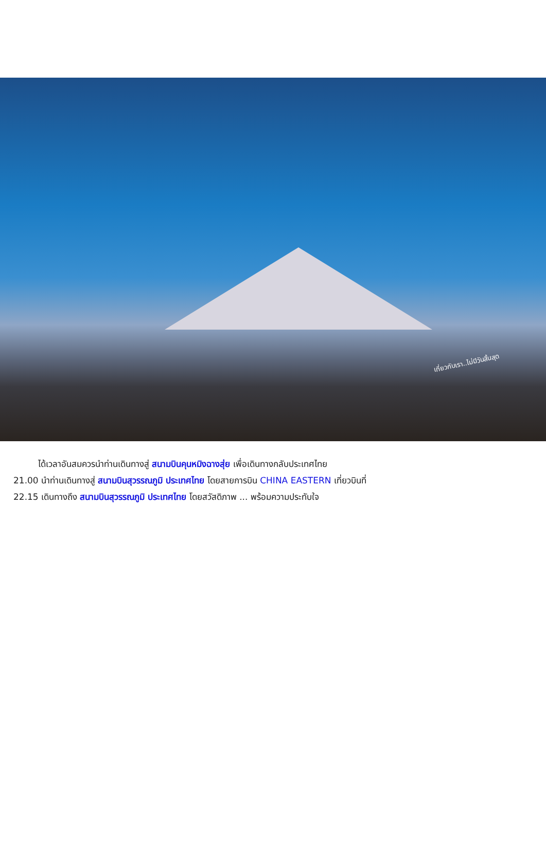เที่ยวกับเรา..ไม่มีวันสิ้นสุด
ได้เวลาอันสมควรนำท่านเดินทางสู่ สนามบินคุนหมิงฉางสุ่ย เพื่อเดินทางกลับประเทศไทย
21.00 นำท่านเดินทางสู่ สนามบินสุวรรณภูมิ ประเทศไทย โดยสายการบิน CHINA EASTERN เที่ยวบินที่
22.15 เดินทางถึง สนามบินสุวรรณภูมิ ประเทศไทย โดยสวัสดิภาพ ... พร้อมความประทับใจ